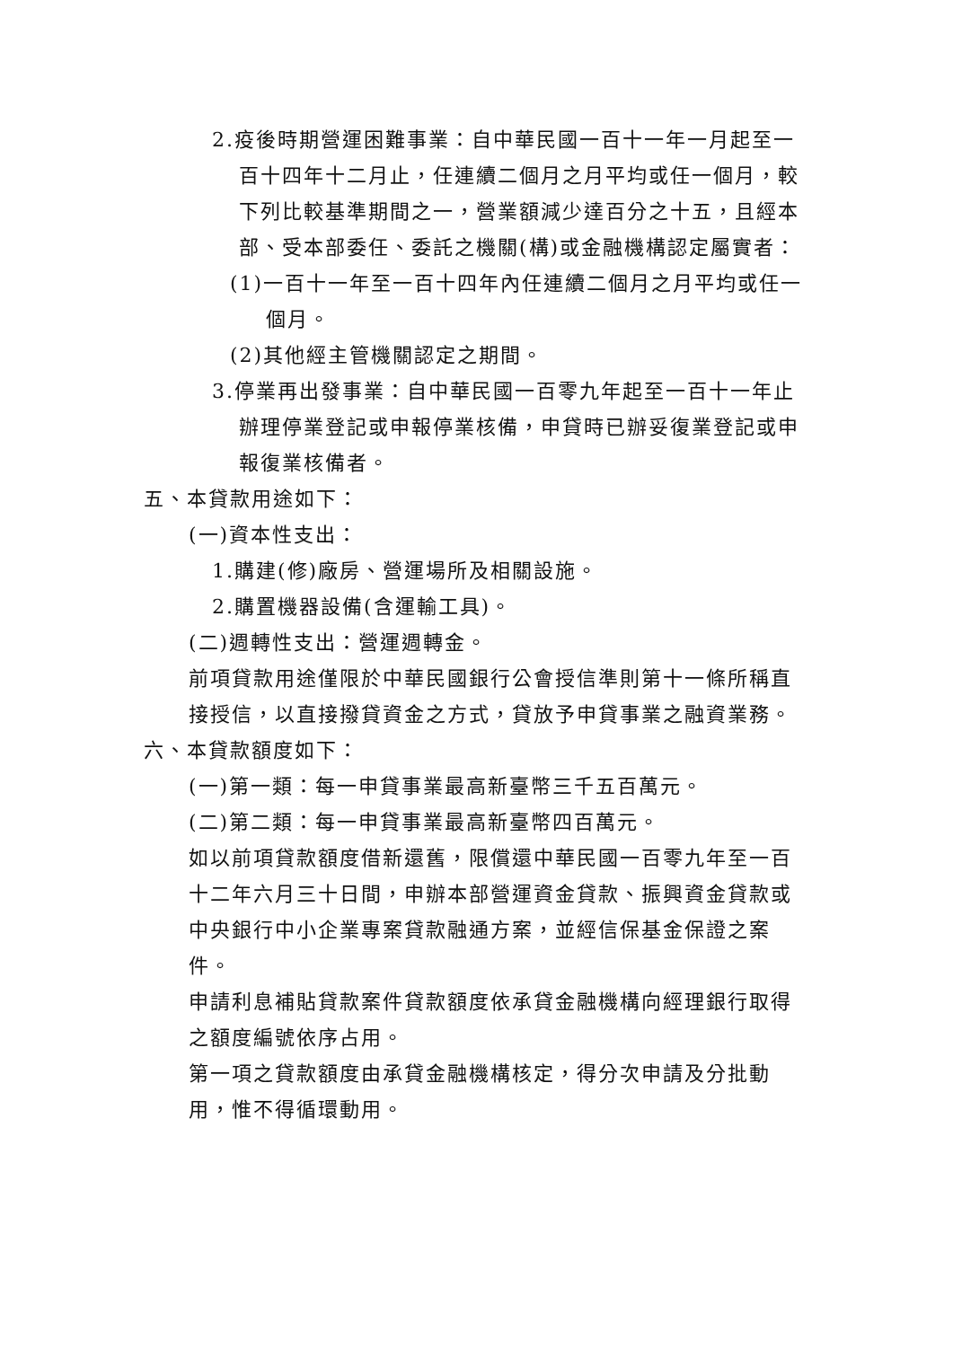2.疫後時期營運困難事業：自中華民國一百十一年一月起至一百十四年十二月止，任連續二個月之月平均或任一個月，較下列比較基準期間之一，營業額減少達百分之十五，且經本部、受本部委任、委託之機關(構)或金融機構認定屬實者：
(1)一百十一年至一百十四年內任連續二個月之月平均或任一個月。
(2)其他經主管機關認定之期間。
3.停業再出發事業：自中華民國一百零九年起至一百十一年止辦理停業登記或申報停業核備，申貸時已辦妥復業登記或申報復業核備者。
五、本貸款用途如下：
(一)資本性支出：
1.購建(修)廠房、營運場所及相關設施。
2.購置機器設備(含運輸工具)。
(二)週轉性支出：營運週轉金。
前項貸款用途僅限於中華民國銀行公會授信準則第十一條所稱直接授信，以直接撥貸資金之方式，貸放予申貸事業之融資業務。
六、本貸款額度如下：
(一)第一類：每一申貸事業最高新臺幣三千五百萬元。
(二)第二類：每一申貸事業最高新臺幣四百萬元。
如以前項貸款額度借新還舊，限償還中華民國一百零九年至一百十二年六月三十日間，申辦本部營運資金貸款、振興資金貸款或中央銀行中小企業專案貸款融通方案，並經信保基金保證之案件。
申請利息補貼貸款案件貸款額度依承貸金融機構向經理銀行取得之額度編號依序占用。
第一項之貸款額度由承貸金融機構核定，得分次申請及分批動用，惟不得循環動用。